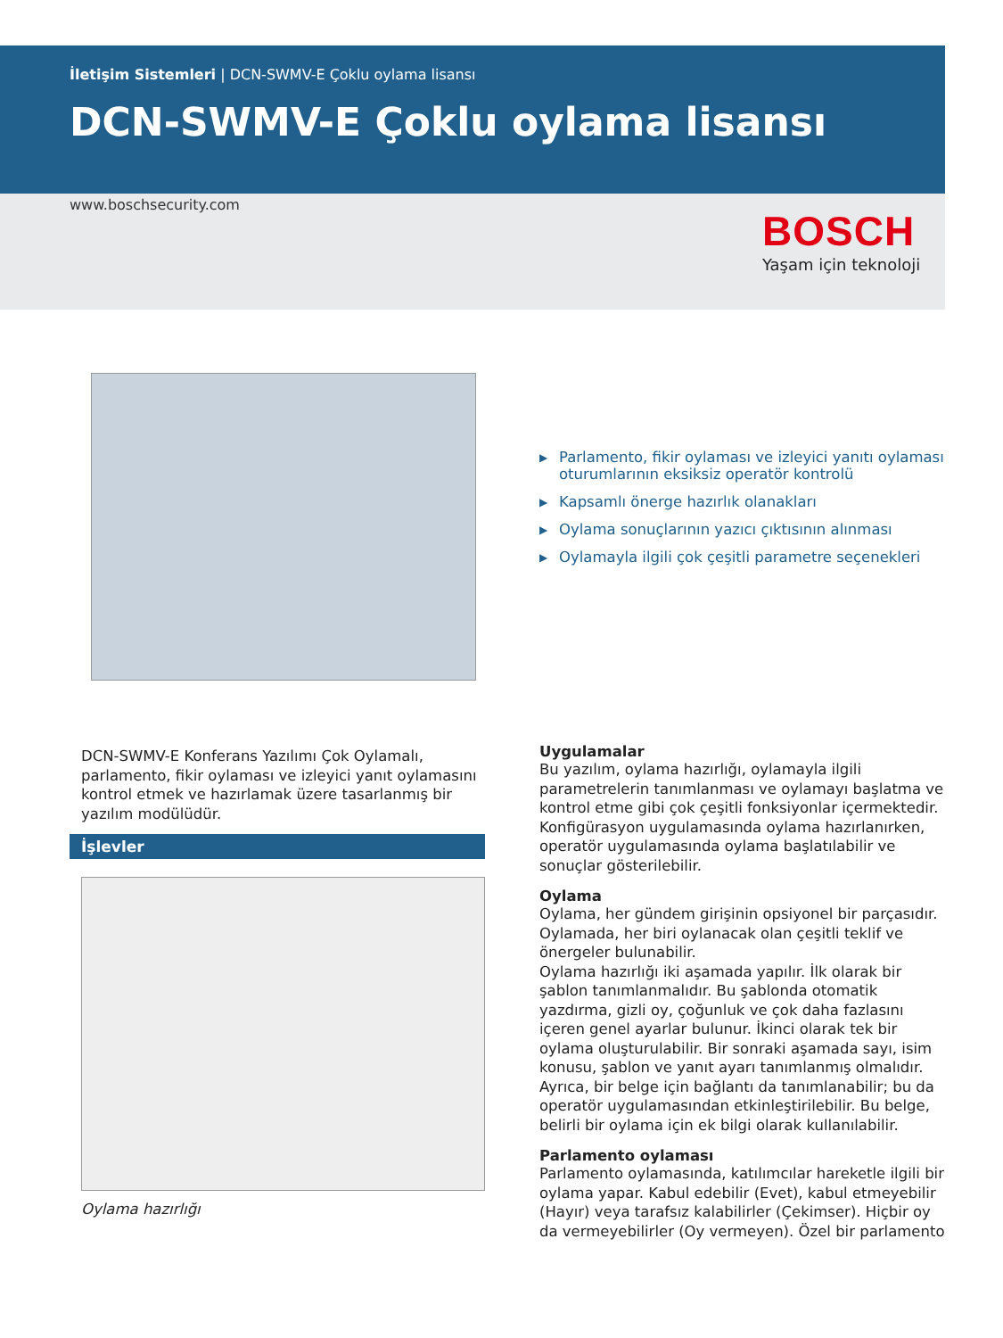İletişim Sistemleri | DCN-SWMV-E Çoklu oylama lisansı
DCN-SWMV-E Çoklu oylama lisansı
www.boschsecurity.com
BOSCH
Yaşam için teknoloji
▶ Parlamento, fikir oylaması ve izleyici yanıtı oylaması oturumlarının eksiksiz operatör kontrolü
▶ Kapsamlı önerge hazırlık olanakları
▶ Oylama sonuçlarının yazıcı çıktısının alınması
▶ Oylamayla ilgili çok çeşitli parametre seçenekleri
DCN-SWMV-E Konferans Yazılımı Çok Oylamalı, parlamento, fikir oylaması ve izleyici yanıt oylamasını kontrol etmek ve hazırlamak üzere tasarlanmış bir yazılım modülüdür.
İşlevler
Oylama hazırlığı
Uygulamalar
Bu yazılım, oylama hazırlığı, oylamayla ilgili parametrelerin tanımlanması ve oylamayı başlatma ve kontrol etme gibi çok çeşitli fonksiyonlar içermektedir. Konfigürasyon uygulamasında oylama hazırlanırken, operatör uygulamasında oylama başlatılabilir ve sonuçlar gösterilebilir.
Oylama
Oylama, her gündem girişinin opsiyonel bir parçasıdır. Oylamada, her biri oylanacak olan çeşitli teklif ve önergeler bulunabilir.
Oylama hazırlığı iki aşamada yapılır. İlk olarak bir şablon tanımlanmalıdır. Bu şablonda otomatik yazdırma, gizli oy, çoğunluk ve çok daha fazlasını içeren genel ayarlar bulunur. İkinci olarak tek bir oylama oluşturulabilir. Bir sonraki aşamada sayı, isim konusu, şablon ve yanıt ayarı tanımlanmış olmalıdır. Ayrıca, bir belge için bağlantı da tanımlanabilir; bu da operatör uygulamasından etkinleştirilebilir. Bu belge, belirli bir oylama için ek bilgi olarak kullanılabilir.
Parlamento oylaması
Parlamento oylamasında, katılımcılar hareketle ilgili bir oylama yapar. Kabul edebilir (Evet), kabul etmeyebilir (Hayır) veya tarafsız kalabilirler (Çekimser). Hiçbir oy da vermeyebilirler (Oy vermeyen). Özel bir parlamento